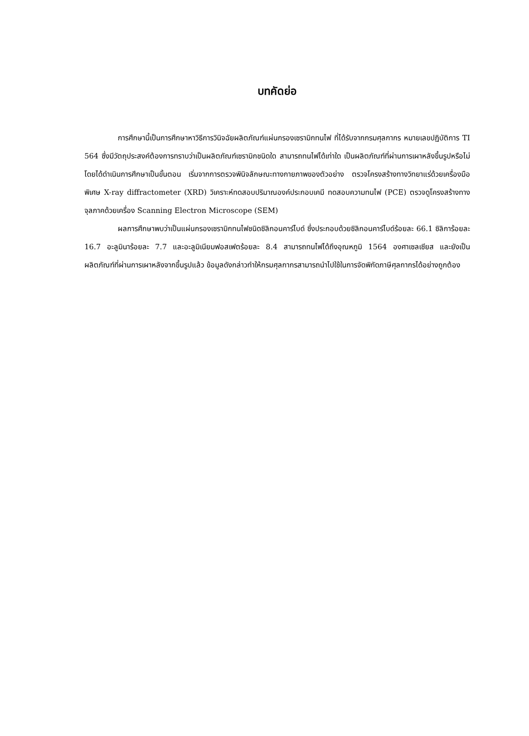บทคัดย่อ
การศึกษานี้เป็นการศึกษาหาวิธีการวินิจฉัยผลิตภัณฑ์แผ่นกรองเซรามิกทนไฟ ที่ได้รับจากกรมศุลกากร หมายเลขปฏิบัติการ TI 564 ซึ่งมีวัตถุประสงค์ต้องการทราบว่าเป็นผลิตภัณฑ์เซรามิกชนิดใด สามารถทนไฟได้เท่าใด เป็นผลิตภัณฑ์ที่ผ่านการเผาหลังขึ้นรูปหรือไม่ โดยได้ดำเนินการศึกษาเป็นขั้นตอน เริ่มจากการตรวจพินิจลักษณะทางกายภาพของตัวอย่าง ตรวจโครงสร้างทางวิทยาแร่ด้วยเครื่องมือพิเศษ X-ray diffractometer (XRD) วิเคราะห์ทดสอบปริมาณองค์ประกอบเคมี ทดสอบความทนไฟ (PCE) ตรวจดูโครงสร้างทางจุลภาคด้วยเครื่อง Scanning Electron Microscope (SEM)
ผลการศึกษาพบว่าเป็นแผ่นกรองเซรามิกทนไฟชนิดซิลิกอนคาร์ไบด์ ซึ่งประกอบด้วยซิลิกอนคาร์ไบด์ร้อยละ 66.1 ซิลิการ้อยละ 16.7 อะลูมินาร้อยละ 7.7 และอะลูมิเนียมฟอสเฟตร้อยละ 8.4 สามารถทนไฟได้ถึงอุณหภูมิ 1564 องศาเซลเซียส และยังเป็นผลิตภัณฑ์ที่ผ่านการเผาหลังจากขึ้นรูปแล้ว ข้อมูลดังกล่าวทำให้กรมศุลกากรสามารถนำไปใช้ในการจัดพิกัดภาษีศุลกากรได้อย่างถูกต้อง